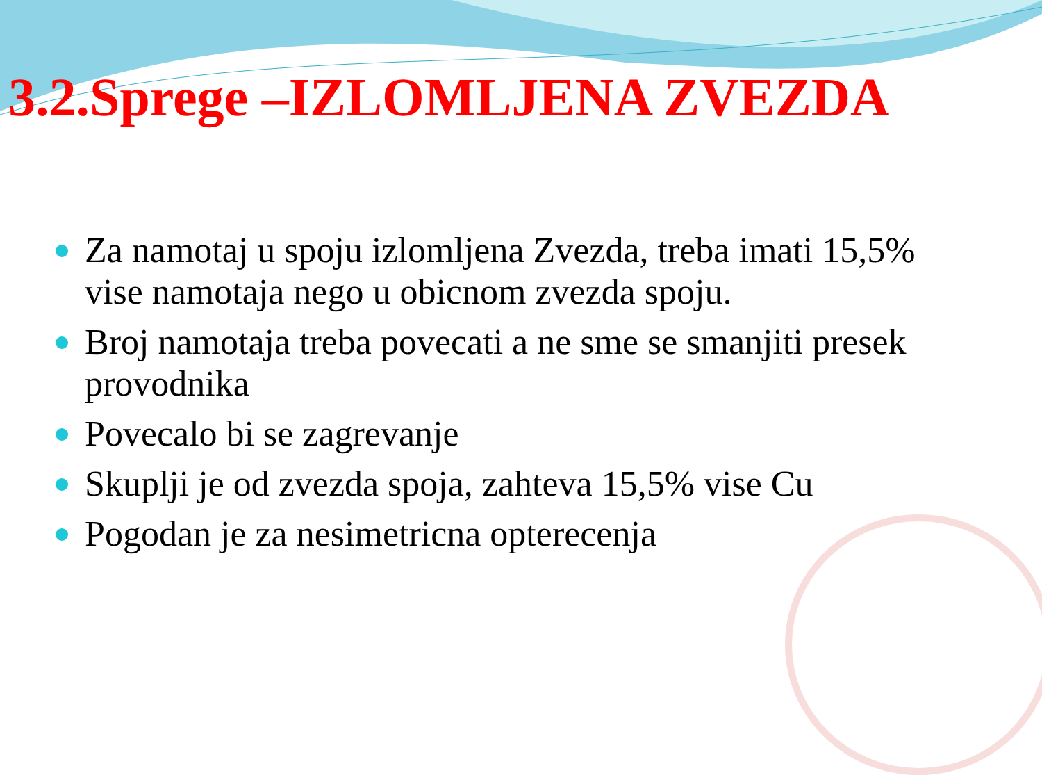3.2.Sprege –IZLOMLJENA ZVEZDA
Za namotaj u spoju izlomljena Zvezda, treba imati 15,5% vise namotaja nego u obicnom zvezda spoju.
Broj namotaja treba povecati a ne sme se smanjiti presek provodnika
Povecalo bi se zagrevanje
Skuplji je od zvezda spoja, zahteva 15,5% vise Cu
Pogodan je za nesimetricna opterecenja